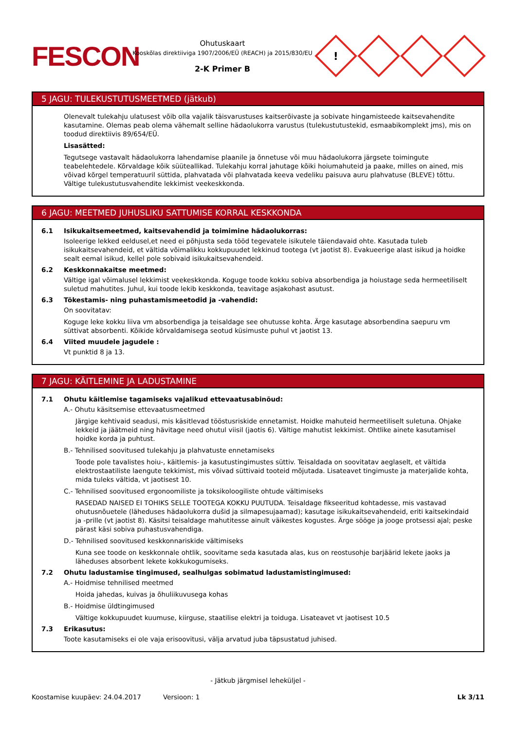FESCON
Ohutuskaart
Kooskõlas direktiiviga 1907/2006/EÜ (REACH) ja 2015/830/EU
2-K Primer B
!
5 JAGU: TULEKUSTUTUSMEETMED (jätkub)
Olenevalt tulekahju ulatusest võib olla vajalik täisvarustuses kaitserõivaste ja sobivate hingamisteede kaitsevahendite kasutamine. Olemas peab olema vähemalt selline hädaolukorra varustus (tulekustutustekid, esmaabikomplekt jms), mis on toodud direktiivis 89/654/EÜ.
Lisasätted:
Tegutsege vastavalt hädaolukorra lahendamise plaanile ja õnnetuse või muu hädaolukorra järgsete toimingute teabelehtedele. Kõrvaldage kõik süüteallikad. Tulekahju korral jahutage kõiki hoiumahuteid ja paake, milles on ained, mis võivad kõrgel temperatuuril süttida, plahvatada või plahvatada keeva vedeliku paisuva auru plahvatuse (BLEVE) tõttu. Vältige tulekustutusvahendite lekkimist veekeskkonda.
6 JAGU: MEETMED JUHUSLIKU SATTUMISE KORRAL KESKKONDA
6.1 Isikukaitsemeetmed, kaitsevahendid ja toimimine hädaolukorras:
Isoleerige lekked eeldusel,et need ei põhjusta seda tööd tegevatele isikutele täiendavaid ohte. Kasutada tuleb isikukaitsevahendeid, et vältida võimalikku kokkupuudet lekkinud tootega (vt jaotist 8). Evakueerige alast isikud ja hoidke sealt eemal isikud, kellel pole sobivaid isikukaitsevahendeid.
6.2 Keskkonnakaitse meetmed:
Vältige igal võimalusel lekkimist veekeskkonda. Koguge toode kokku sobiva absorbendiga ja hoiustage seda hermeetiliselt suletud mahutites. Juhul, kui toode lekib keskkonda, teavitage asjakohast asutust.
6.3 Tõkestamis- ning puhastamismeetodid ja -vahendid:
On soovitatav:
Koguge leke kokku liiva vm absorbendiga ja teisaldage see ohutusse kohta. Ärge kasutage absorbendina saepuru vm süttivat absorbenti. Kõikide kõrvaldamisega seotud küsimuste puhul vt jaotist 13.
6.4 Viited muudele jagudele :
Vt punktid 8 ja 13.
7 JAGU: KÄITLEMINE JA LADUSTAMINE
7.1 Ohutu käitlemise tagamiseks vajalikud ettevaatusabinõud:
A.- Ohutu käsitsemise ettevaatusmeetmed
Järgige kehtivaid seadusi, mis käsitlevad tööstusriskide ennetamist. Hoidke mahuteid hermeetiliselt suletuna. Ohjake lekkeid ja jäätmeid ning hävitage need ohutul viisil (jaotis 6). Vältige mahutist lekkimist. Ohtlike ainete kasutamisel hoidke korda ja puhtust.
B.- Tehnilised soovitused tulekahju ja plahvatuste ennetamiseks
Toode pole tavalistes hoiu-, käitlemis- ja kasutustingimustes süttiv. Teisaldada on soovitatav aeglaselt, et vältida elektrostaatiliste laengute tekkimist, mis võivad süttivaid tooteid mõjutada. Lisateavet tingimuste ja materjalide kohta, mida tuleks vältida, vt jaotisest 10.
C.- Tehnilised soovitused ergonoomiliste ja toksikoloogiliste ohtude vältimiseks
RASEDAD NAISED EI TOHIKS SELLE TOOTEGA KOKKU PUUTUDA. Teisaldage fikseeritud kohtadesse, mis vastavad ohutusnõuetele (läheduses hädaolukorra dušid ja silmapesujaamad); kasutage isikukaitsevahendeid, eriti kaitsekindaid ja -prille (vt jaotist 8). Käsitsi teisaldage mahutitesse ainult väikestes kogustes. Ärge sööge ja jooge protsessi ajal; peske pärast käsi sobiva puhastusvahendiga.
D.- Tehnilised soovitused keskkonnariskide vältimiseks
Kuna see toode on keskkonnale ohtlik, soovitame seda kasutada alas, kus on reostusohje barjäärid lekete jaoks ja läheduses absorbent lekete kokkukogumiseks.
7.2 Ohutu ladustamise tingimused, sealhulgas sobimatud ladustamistingimused:
A.- Hoidmise tehnilised meetmed
Hoida jahedas, kuivas ja õhuliikuvusega kohas
B.- Hoidmise üldtingimused
Vältige kokkupuudet kuumuse, kiirguse, staatilise elektri ja toiduga. Lisateavet vt jaotisest 10.5
7.3 Erikasutus:
Toote kasutamiseks ei ole vaja erisoovitusi, välja arvatud juba täpsustatud juhised.
- Jätkub järgmisel leheküljel -
Koostamise kuupäev: 24.04.2017 Versioon: 1 Lk 3/11